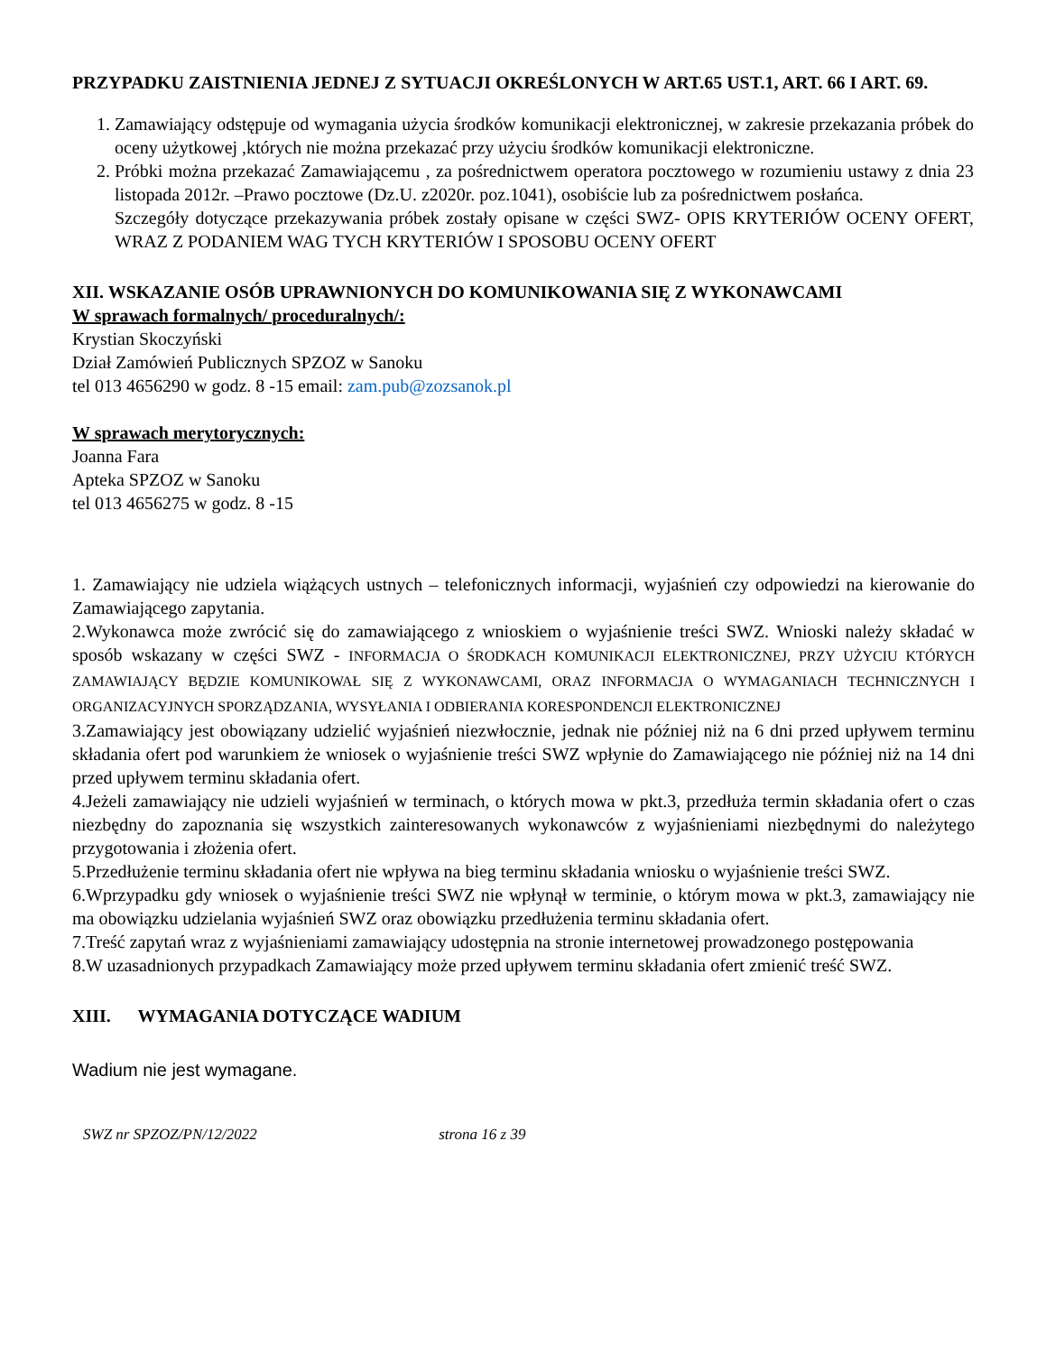PRZYPADKU ZAISTNIENIA JEDNEJ Z SYTUACJI OKREŚLONYCH W ART.65 UST.1, ART. 66 I ART. 69.
1. Zamawiający odstępuje od wymagania użycia środków komunikacji elektronicznej, w zakresie przekazania próbek do oceny użytkowej ,których nie można przekazać przy użyciu środków komunikacji elektroniczne.
2. Próbki można przekazać Zamawiającemu , za pośrednictwem operatora pocztowego w rozumieniu ustawy z dnia 23 listopada 2012r. –Prawo pocztowe (Dz.U. z2020r. poz.1041), osobiście lub za pośrednictwem posłańca.
Szczegóły dotyczące przekazywania próbek zostały opisane w części SWZ- OPIS KRYTERIÓW OCENY OFERT, WRAZ Z PODANIEM WAG TYCH KRYTERIÓW I SPOSOBU OCENY OFERT
XII. WSKAZANIE OSÓB UPRAWNIONYCH DO KOMUNIKOWANIA SIĘ Z WYKONAWCAMI
W sprawach formalnych/ proceduralnych/:
Krystian Skoczyński
Dział Zamówień Publicznych SPZOZ w Sanoku
tel 013 4656290 w godz. 8 -15 email: zam.pub@zozsanok.pl
W sprawach merytorycznych:
Joanna Fara
Apteka SPZOZ w Sanoku
tel 013 4656275 w godz. 8 -15
1. Zamawiający nie udziela wiążących ustnych – telefonicznych informacji, wyjaśnień czy odpowiedzi na kierowanie do Zamawiającego zapytania.
2.Wykonawca może zwrócić się do zamawiającego z wnioskiem o wyjaśnienie treści SWZ. Wnioski należy składać w sposób wskazany w części SWZ - INFORMACJA O ŚRODKACH KOMUNIKACJI ELEKTRONICZNEJ, PRZY UŻYCIU KTÓRYCH ZAMAWIAJĄCY BĘDZIE KOMUNIKOWAŁ SIĘ Z WYKONAWCAMI, ORAZ INFORMACJA O WYMAGANIACH TECHNICZNYCH I ORGANIZACYJNYCH SPORZĄDZANIA, WYSYŁANIA I ODBIERANIA KORESPONDENCJI ELEKTRONICZNEJ
3.Zamawiający jest obowiązany udzielić wyjaśnień niezwłocznie, jednak nie później niż na 6 dni przed upływem terminu składania ofert pod warunkiem że wniosek o wyjaśnienie treści SWZ wpłynie do Zamawiającego nie później niż na 14 dni przed upływem terminu składania ofert.
4.Jeżeli zamawiający nie udzieli wyjaśnień w terminach, o których mowa w pkt.3, przedłuża termin składania ofert o czas niezbędny do zapoznania się wszystkich zainteresowanych wykonawców z wyjaśnieniami niezbędnymi do należytego przygotowania i złożenia ofert.
5.Przedłużenie terminu składania ofert nie wpływa na bieg terminu składania wniosku o wyjaśnienie treści SWZ.
6.Wprzypadku gdy wniosek o wyjaśnienie treści SWZ nie wpłynął w terminie, o którym mowa w pkt.3, zamawiający nie ma obowiązku udzielania wyjaśnień SWZ oraz obowiązku przedłużenia terminu składania ofert.
7.Treść zapytań wraz z wyjaśnieniami zamawiający udostępnia na stronie internetowej prowadzonego postępowania
8.W uzasadnionych przypadkach Zamawiający może przed upływem terminu składania ofert zmienić treść SWZ.
XIII. WYMAGANIA DOTYCZĄCE WADIUM
Wadium nie jest wymagane.
SWZ nr SPZOZ/PN/12/2022 strona 16 z 39